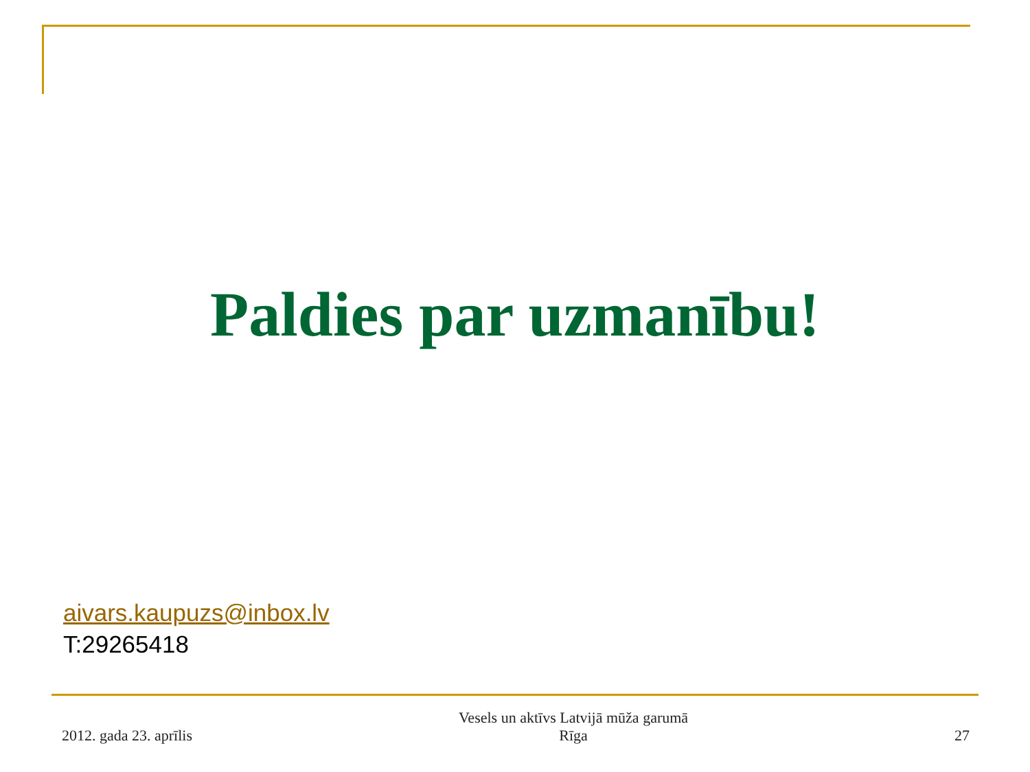Paldies par uzmanību!
aivars.kaupuzs@inbox.lv
T:29265418
2012. gada 23. aprīlis
Vesels un aktīvs Latvijā mūža garumā
Rīga
27